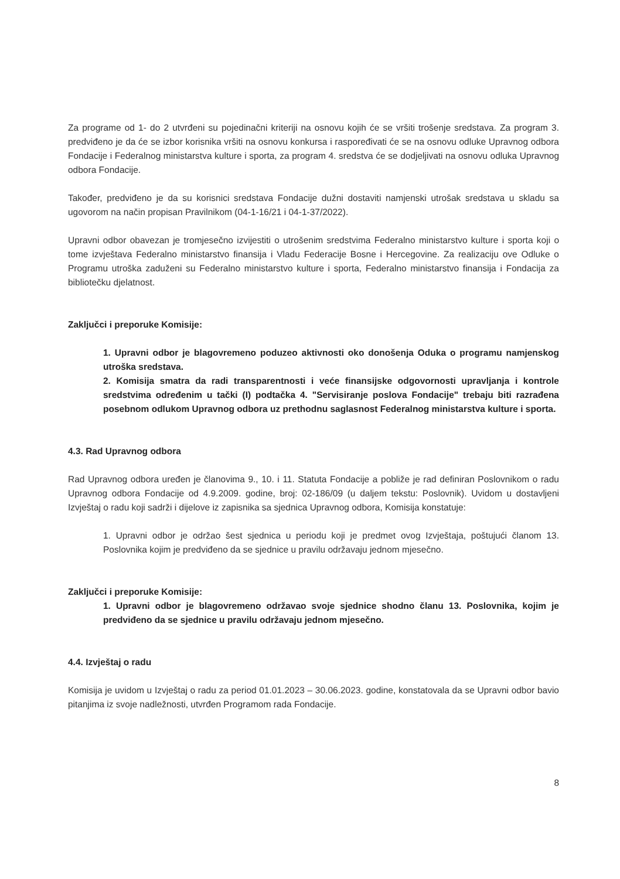Za programe od 1- do 2 utvrđeni su pojedinačni kriteriji na osnovu kojih će se vršiti trošenje sredstava. Za program 3. predviđeno je da će se izbor korisnika vršiti na osnovu konkursa i raspoređivati će se na osnovu odluke Upravnog odbora Fondacije i Federalnog ministarstva kulture i sporta, za program 4. sredstva će se dodjeljivati na osnovu odluka Upravnog odbora Fondacije.
Također, predviđeno je da su korisnici sredstava Fondacije dužni dostaviti namjenski utrošak sredstava u skladu sa ugovorom na način propisan Pravilnikom (04-1-16/21 i 04-1-37/2022).
Upravni odbor obavezan je tromjesečno izvijestiti o utrošenim sredstvima Federalno ministarstvo kulture i sporta koji o tome izvještava Federalno ministarstvo finansija i Vladu Federacije Bosne i Hercegovine. Za realizaciju ove Odluke o Programu utroška zaduženi su Federalno ministarstvo kulture i sporta, Federalno ministarstvo finansija i Fondacija za bibliotečku djelatnost.
Zaključci i preporuke Komisije:
1. Upravni odbor je blagovremeno poduzeo aktivnosti oko donošenja Oduka o programu namjenskog utroška sredstava.
2. Komisija smatra da radi transparentnosti i veće finansijske odgovornosti upravljanja i kontrole sredstvima određenim u tački (I) podtačka 4. "Servisiranje poslova Fondacije" trebaju biti razrađena posebnom odlukom Upravnog odbora uz prethodnu saglasnost Federalnog ministarstva kulture i sporta.
4.3. Rad Upravnog odbora
Rad Upravnog odbora uređen je članovima 9., 10. i 11. Statuta Fondacije a pobliže je rad definiran Poslovnikom o radu Upravnog odbora Fondacije od 4.9.2009. godine, broj: 02-186/09 (u daljem tekstu: Poslovnik). Uvidom u dostavljeni Izvještaj o radu koji sadrži i dijelove iz zapisnika sa sjednica Upravnog odbora, Komisija konstatuje:
1. Upravni odbor je održao šest sjednica u periodu koji je predmet ovog Izvještaja, poštujući članom 13. Poslovnika kojim je predviđeno da se sjednice u pravilu održavaju jednom mjesečno.
Zaključci i preporuke Komisije:
1. Upravni odbor je blagovremeno održavao svoje sjednice shodno članu 13. Poslovnika, kojim je predviđeno da se sjednice u pravilu održavaju jednom mjesečno.
4.4. Izvještaj o radu
Komisija je uvidom u Izvještaj o radu za period 01.01.2023 – 30.06.2023. godine, konstatovala da se Upravni odbor bavio pitanjima iz svoje nadležnosti, utvrđen Programom rada Fondacije.
8